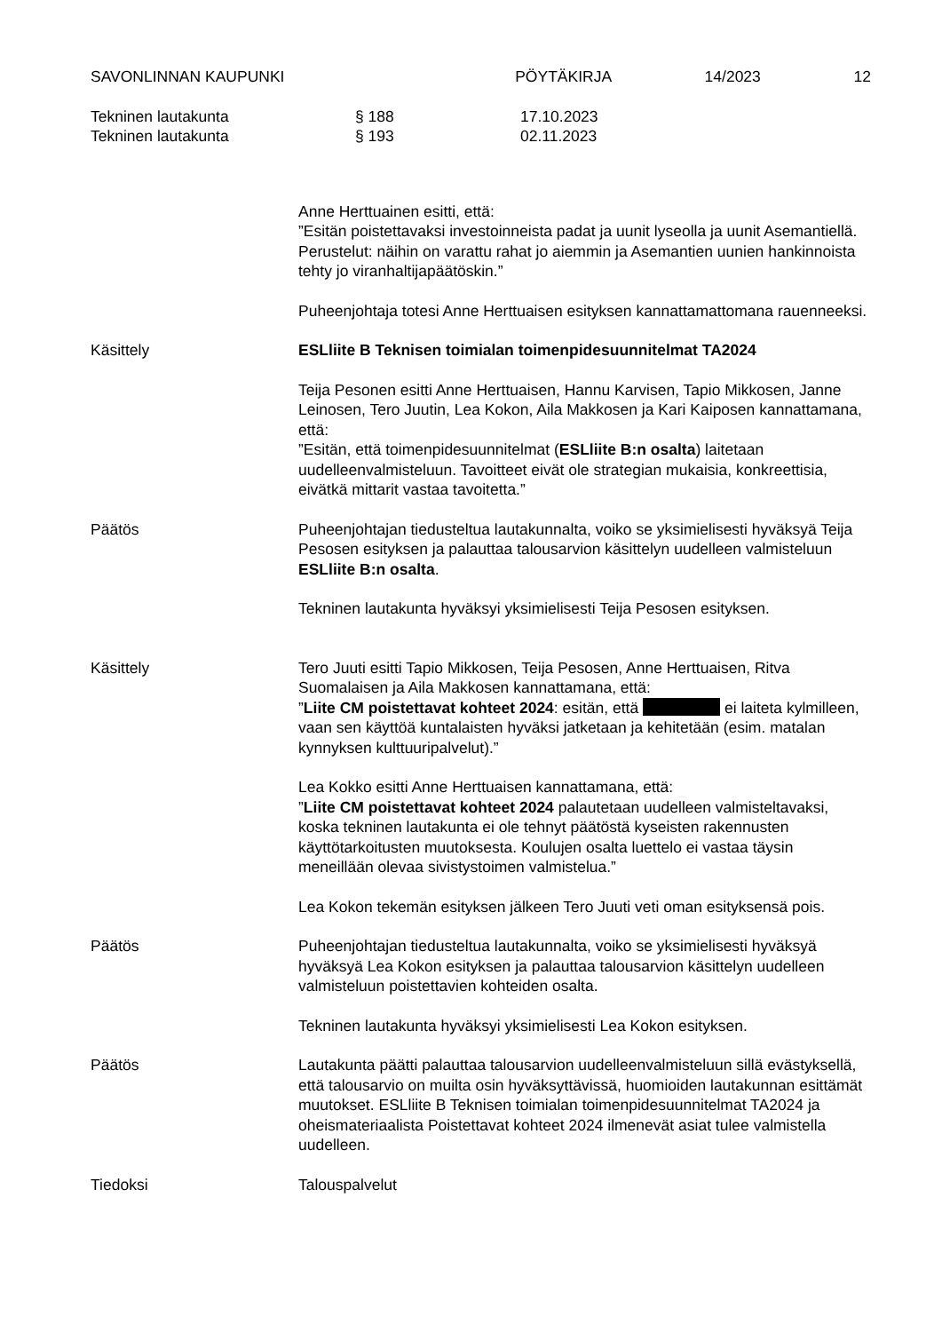SAVONLINNAN KAUPUNKI PÖYTÄKIRJA 14/2023 12
Tekninen lautakunta § 188 17.10.2023
Tekninen lautakunta § 193 02.11.2023
Anne Herttuainen esitti, että:
”Esitän poistettavaksi investoinneista padat ja uunit lyseolla ja uunit Asemantiellä. Perustelut: näihin on varattu rahat jo aiemmin ja Asemantien uunien hankinnoista tehty jo viranhaltijapäätöskin.”
Puheenjohtaja totesi Anne Herttuaisen esityksen kannattamattomana rauenneeksi.
Käsittely ESLliite B Teknisen toimialan toimenpidesuunnitelmat TA2024
Teija Pesonen esitti Anne Herttuaisen, Hannu Karvisen, Tapio Mikkosen, Janne Leinosen, Tero Juutin, Lea Kokon, Aila Makkosen ja Kari Kaiposen kannattamana, että:
”Esitän, että toimenpidesuunnitelmat (ESLliite B:n osalta) laitetaan uudelleenvalmisteluun. Tavoitteet eivät ole strategian mukaisia, konkreettisia, eivätkä mittarit vastaa tavoitetta.”
Päätös Puheenjohtajan tiedusteltua lautakunnalta, voiko se yksimielisesti hyväksyä Teija Pesosen esityksen ja palauttaa talousarvion käsittelyn uudelleen valmisteluun ESLliite B:n osalta.
Tekninen lautakunta hyväksyi yksimielisesti Teija Pesosen esityksen.
Käsittely Tero Juuti esitti Tapio Mikkosen, Teija Pesosen, Anne Herttuaisen, Ritva Suomalaisen ja Aila Makkosen kannattamana, että:
”Liite CM poistettavat kohteet 2024: esitän, että ei laiteta kylmilleen, vaan sen käyttöä kuntalaisten hyväksi jatketaan ja kehitetään (esim. matalan kynnyksen kulttuuripalvelut).”
Lea Kokko esitti Anne Herttuaisen kannattamana, että:
”Liite CM poistettavat kohteet 2024 palautetaan uudelleen valmisteltavaksi, koska tekninen lautakunta ei ole tehnyt päätöstä kyseisten rakennusten käyttötarkoitusten muutoksesta. Koulujen osalta luettelo ei vastaa täysin meneillään olevaa sivistystoimen valmistelua.”
Lea Kokon tekemän esityksen jälkeen Tero Juuti veti oman esityksensä pois.
Päätös Puheenjohtajan tiedusteltua lautakunnalta, voiko se yksimielisesti hyväksyä hyväksyä Lea Kokon esityksen ja palauttaa talousarvion käsittelyn uudelleen valmisteluun poistettavien kohteiden osalta.
Tekninen lautakunta hyväksyi yksimielisesti Lea Kokon esityksen.
Päätös Lautakunta päätti palauttaa talousarvion uudelleenvalmisteluun sillä evästyksellä, että talousarvio on muilta osin hyväksyttävissä, huomioiden lautakunnan esittämät muutokset. ESLliite B Teknisen toimialan toimenpidesuunnitelmat TA2024 ja oheismateriaalista Poistettavat kohteet 2024 ilmenevät asiat tulee valmistella uudelleen.
Tiedoksi Talouspalvelut